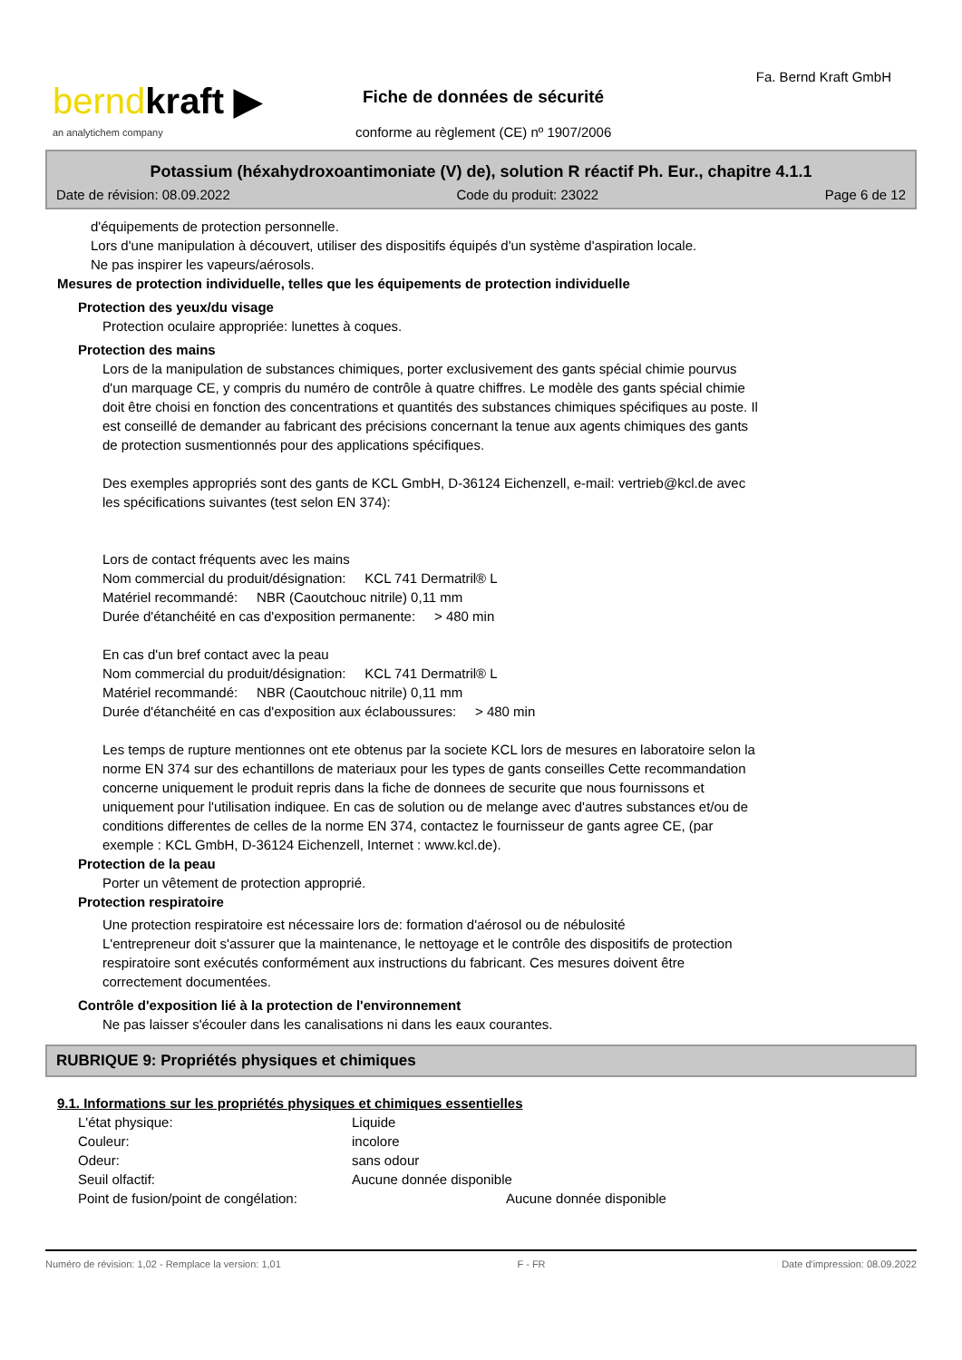berndkraft ▶
an analytichem company
Fa. Bernd Kraft GmbH
Fiche de données de sécurité
conforme au règlement (CE) nº 1907/2006
Potassium (héxahydroxoantimoniate (V) de), solution R réactif Ph. Eur., chapitre 4.1.1
Date de révision: 08.09.2022 Code du produit: 23022 Page 6 de 12
d'équipements de protection personnelle.
Lors d'une manipulation à découvert, utiliser des dispositifs équipés d'un système d'aspiration locale.
Ne pas inspirer les vapeurs/aérosols.
Mesures de protection individuelle, telles que les équipements de protection individuelle
Protection des yeux/du visage
Protection oculaire appropriée: lunettes à coques.
Protection des mains
Lors de la manipulation de substances chimiques, porter exclusivement des gants spécial chimie pourvus
d'un marquage CE, y compris du numéro de contrôle à quatre chiffres. Le modèle des gants spécial chimie
doit être choisi en fonction des concentrations et quantités des substances chimiques spécifiques au poste. Il
est conseillé de demander au fabricant des précisions concernant la tenue aux agents chimiques des gants
de protection susmentionnés pour des applications spécifiques.
Des exemples appropriés sont des gants de KCL GmbH, D-36124 Eichenzell, e-mail: vertrieb@kcl.de avec
les spécifications suivantes (test selon EN 374):
Lors de contact fréquents avec les mains
Nom commercial du produit/désignation: KCL 741 Dermatril® L
Matériel recommandé: NBR (Caoutchouc nitrile) 0,11 mm
Durée d'étanchéité en cas d'exposition permanente: > 480 min
En cas d'un bref contact avec la peau
Nom commercial du produit/désignation: KCL 741 Dermatril® L
Matériel recommandé: NBR (Caoutchouc nitrile) 0,11 mm
Durée d'étanchéité en cas d'exposition aux éclaboussures: > 480 min
Les temps de rupture mentionnes ont ete obtenus par la societe KCL lors de mesures en laboratoire selon la
norme EN 374 sur des echantillons de materiaux pour les types de gants conseilles Cette recommandation
concerne uniquement le produit repris dans la fiche de donnees de securite que nous fournissons et
uniquement pour l'utilisation indiquee. En cas de solution ou de melange avec d'autres substances et/ou de
conditions differentes de celles de la norme EN 374, contactez le fournisseur de gants agree CE, (par
exemple : KCL GmbH, D-36124 Eichenzell, Internet : www.kcl.de).
Protection de la peau
Porter un vêtement de protection approprié.
Protection respiratoire
Une protection respiratoire est nécessaire lors de: formation d'aérosol ou de nébulosité
L'entrepreneur doit s'assurer que la maintenance, le nettoyage et le contrôle des dispositifs de protection
respiratoire sont exécutés conformément aux instructions du fabricant. Ces mesures doivent être
correctement documentées.
Contrôle d'exposition lié à la protection de l'environnement
Ne pas laisser s'écouler dans les canalisations ni dans les eaux courantes.
RUBRIQUE 9: Propriétés physiques et chimiques
9.1. Informations sur les propriétés physiques et chimiques essentielles
L'état physique: Liquide
Couleur: incolore
Odeur: sans odour
Seuil olfactif: Aucune donnée disponible
Point de fusion/point de congélation: Aucune donnée disponible
Numéro de révision: 1,02 - Remplace la version: 1,01 F - FR Date d'impression: 08.09.2022